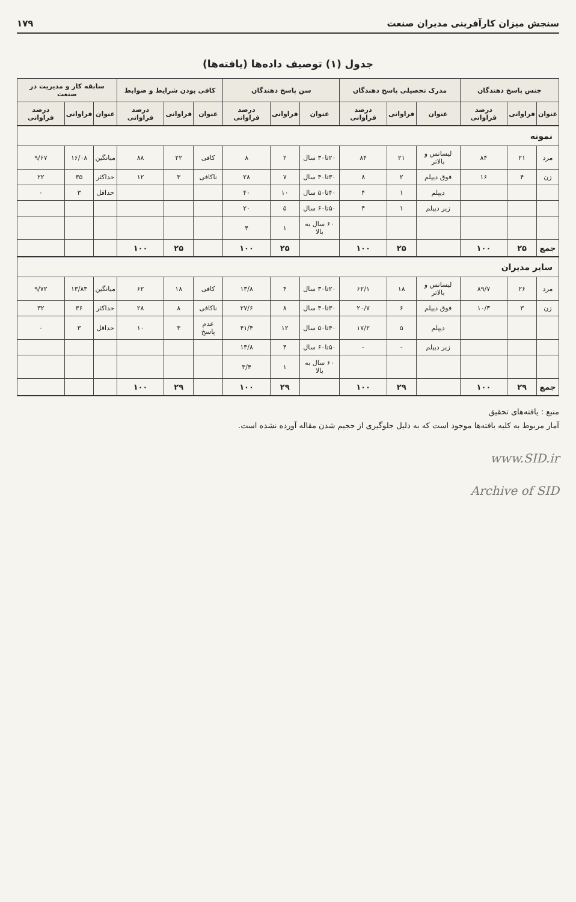سنجش میزان کارآفرینی مدیران صنعت ۱۷۹
جدول (۱) توصیف داده‌ها (یافته‌ها)
| جنس پاسخ دهندگان | | | مدرک تحصیلی پاسخ دهندگان | | | سن پاسخ دهندگان | | | کافی بودن شرایط و ضوابط | | | سابقه کار و مدیریت در صنعت | | |
| --- | --- | --- | --- | --- | --- | --- | --- | --- | --- | --- | --- | --- | --- | --- |
| عنوان | فراوانی | درصد فراوانی | عنوان | فراوانی | درصد فراوانی | عنوان | فراوانی | درصد فراوانی | عنوان | فراوانی | درصد فراوانی | عنوان | فراوانی | درصد فراوانی |
| نمونه | | | | | | | | | | | | | | |
| مرد | ۲۱ | ۸۴ | لیسانس و بالاتر | ۲۱ | ۸۴ | ۲۰تا۳۰ سال | ۲ | ۸ | کافی | ۲۲ | ۸۸ | میانگین | ۱۶/۰۸ | ۹/۶۷ |
| زن | ۴ | ۱۶ | فوق دیپلم | ۲ | ۸ | ۳۰تا۴۰ سال | ۷ | ۲۸ | ناکافی | ۳ | ۱۲ | حداکثر | ۳۵ | ۲۲ |
| | | | دیپلم | ۱ | ۴ | ۴۰تا۵۰ سال | ۱۰ | ۴۰ | | | | حداقل | ۳ | ۰ |
| | | | زیر دیپلم | ۱ | ۴ | ۵۰تا۶۰ سال | ۵ | ۲۰ | | | | | | |
| | | | | | | ۶۰ سال به بالا | ۱ | ۴ | | | | | | |
| جمع | ۲۵ | ۱۰۰ | | ۲۵ | ۱۰۰ | | ۲۵ | ۱۰۰ | | ۲۵ | ۱۰۰ | | | |
| سایر مدیران | | | | | | | | | | | | | | |
| مرد | ۲۶ | ۸۹/۷ | لیسانس و بالاتر | ۱۸ | ۶۲/۱ | ۲۰تا۳۰ سال | ۴ | ۱۳/۸ | کافی | ۱۸ | ۶۲ | میانگین | ۱۳/۸۳ | ۹/۷۲ |
| زن | ۳ | ۱۰/۳ | فوق دیپلم | ۶ | ۲۰/۷ | ۳۰تا۴۰ سال | ۸ | ۲۷/۶ | ناکافی | ۸ | ۲۸ | حداکثر | ۳۶ | ۳۲ |
| | | | دیپلم | ۵ | ۱۷/۲ | ۴۰تا۵۰ سال | ۱۲ | ۴۱/۴ | عدم پاسخ | ۳ | ۱۰ | حداقل | ۳ | ۰ |
| | | | زیر دیپلم | - | - | ۵۰تا۶۰ سال | ۴ | ۱۳/۸ | | | | | | |
| | | | | | | ۶۰ سال به بالا | ۱ | ۳/۴ | | | | | | |
| جمع | ۲۹ | ۱۰۰ | | ۲۹ | ۱۰۰ | | ۲۹ | ۱۰۰ | | ۲۹ | ۱۰۰ | | | |
منبع : یافته‌های تحقیق
آمار مربوط به کلیه یافته‌ها موجود است که به دلیل جلوگیری از حجیم شدن مقاله آورده نشده است.
www.SID.ir
Archive of SID